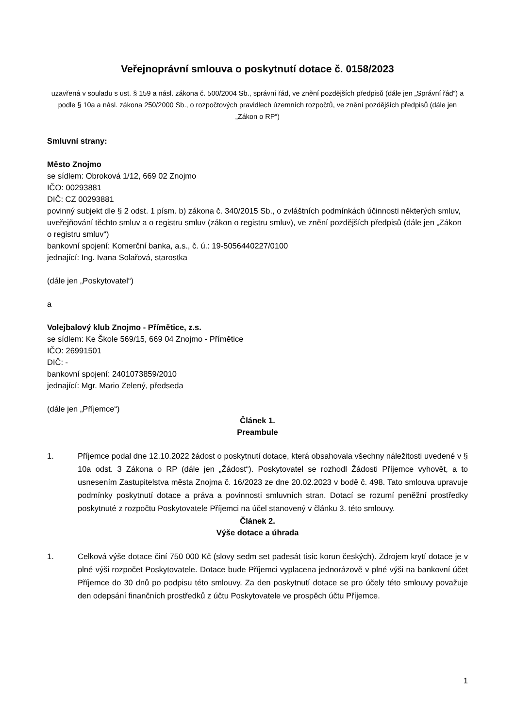Veřejnoprávní smlouva o poskytnutí dotace č. 0158/2023
uzavřená v souladu s ust. § 159 a násl. zákona č. 500/2004 Sb., správní řád, ve znění pozdějších předpisů (dále jen „Správní řád“) a podle § 10a a násl. zákona 250/2000 Sb., o rozpočtových pravidlech územních rozpočtů, ve znění pozdějších předpisů (dále jen „Zákon o RP“)
Smluvní strany:
Město Znojmo
se sídlem: Obroková 1/12, 669 02 Znojmo
IČO: 00293881
DIČ: CZ 00293881
povinný subjekt dle § 2 odst. 1 písm. b) zákona č. 340/2015 Sb., o zvláštních podmínkách účinnosti některých smluv, uveřejňování těchto smluv a o registru smluv (zákon o registru smluv), ve znění pozdějších předpisů (dále jen „Zákon o registru smluv“)
bankovní spojení: Komerční banka, a.s., č. ú.: 19-5056440227/0100
jednající: Ing. Ivana Solařová, starostka
(dále jen „Poskytovatel“)
a
Volejbalový klub Znojmo - Přímětice, z.s.
se sídlem: Ke Škole 569/15, 669 04 Znojmo - Přímětice
IČO: 26991501
DIČ: -
bankovní spojení: 2401073859/2010
jednající: Mgr. Mario Zelený, předseda
(dále jen „Příjemce“)
Článek 1.
Preambule
1. Příjemce podal dne 12.10.2022 žádost o poskytnutí dotace, která obsahovala všechny náležitosti uvedené v § 10a odst. 3 Zákona o RP (dále jen „Žádost“). Poskytovatel se rozhodl Žádosti Příjemce vyhovět, a to usnesením Zastupitelstva města Znojma č. 16/2023 ze dne 20.02.2023 v bodě č. 498. Tato smlouva upravuje podmínky poskytnutí dotace a práva a povinnosti smluvních stran. Dotací se rozumí peněžní prostředky poskytnuté z rozpočtu Poskytovatele Příjemci na účel stanovený v článku 3. této smlouvy.
Článek 2.
Výše dotace a úhrada
1. Celková výše dotace činí 750 000 Kč (slovy sedm set padesát tisíc korun českých). Zdrojem krytí dotace je v plné výši rozpočet Poskytovatele. Dotace bude Příjemci vyplacena jednorázově v plné výši na bankovní účet Příjemce do 30 dnů po podpisu této smlouvy. Za den poskytnutí dotace se pro účely této smlouvy považuje den odepsání finančních prostředků z účtu Poskytovatele ve prospěch účtu Příjemce.
1